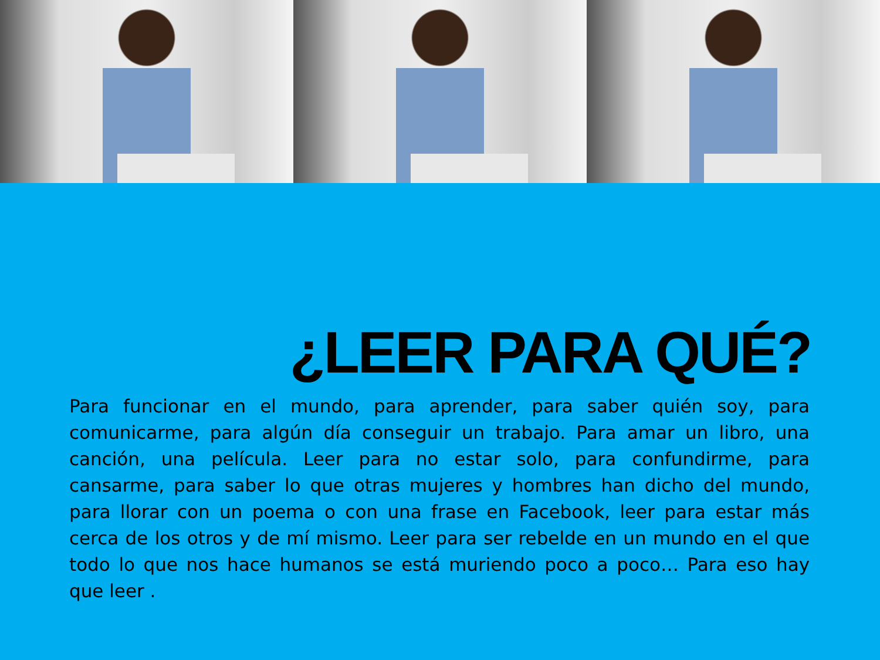¿LEER PARA QUÉ?
Para funcionar en el mundo, para aprender, para saber quién soy, para comunicarme, para algún día conseguir un trabajo. Para amar un libro, una canción, una película. Leer para no estar solo, para confundirme, para cansarme, para saber lo que otras mujeres y hombres han dicho del mundo, para llorar con un poema o con una frase en Facebook, leer para estar más cerca de los otros y de mí mismo. Leer para ser rebelde en un mundo en el que todo lo que nos hace humanos se está muriendo poco a poco… Para eso hay que leer .